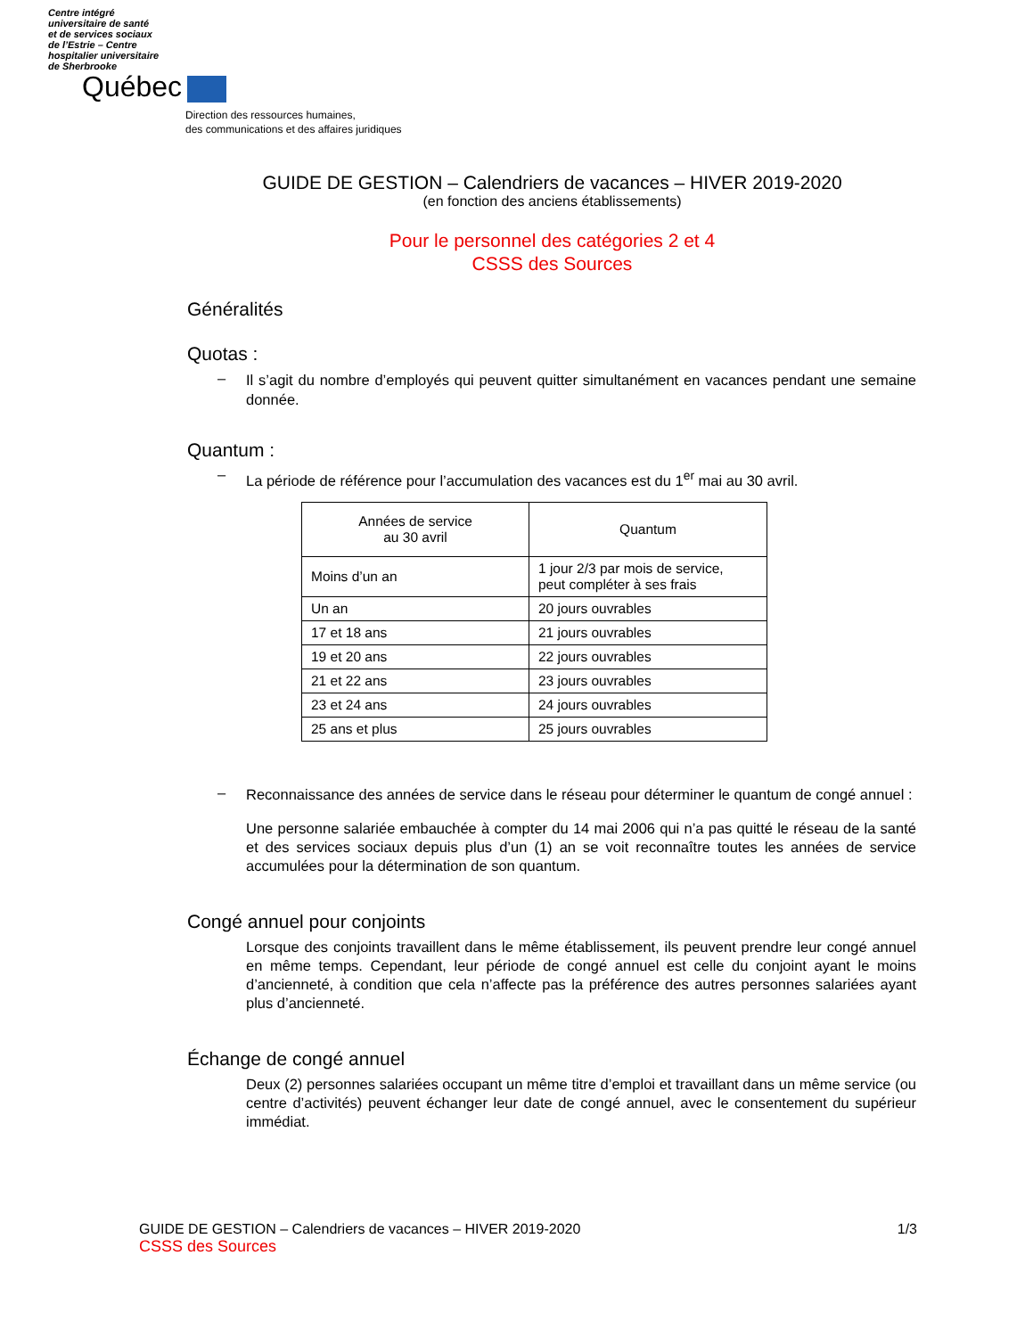Centre intégré
universitaire de santé
et de services sociaux
de l’Estrie – Centre
hospitalier universitaire
de Sherbrooke
Québec
Direction des ressources humaines,
des communications et des affaires juridiques
GUIDE DE GESTION – Calendriers de vacances – HIVER 2019-2020
(en fonction des anciens établissements)
Pour le personnel des catégories 2 et 4
CSSS des Sources
Généralités
Quotas :
– Il s’agit du nombre d’employés qui peuvent quitter simultanément en vacances pendant une semaine donnée.
Quantum :
– La période de référence pour l’accumulation des vacances est du 1<sup>er</sup> mai au 30 avril.
| Années de service au 30 avril | Quantum |
| --- | --- |
| Moins d’un an | 1 jour 2/3 par mois de service, peut compléter à ses frais |
| Un an | 20 jours ouvrables |
| 17 et 18 ans | 21 jours ouvrables |
| 19 et 20 ans | 22 jours ouvrables |
| 21 et 22 ans | 23 jours ouvrables |
| 23 et 24 ans | 24 jours ouvrables |
| 25 ans et plus | 25 jours ouvrables |
– Reconnaissance des années de service dans le réseau pour déterminer le quantum de congé annuel :
Une personne salariée embauchée à compter du 14 mai 2006 qui n’a pas quitté le réseau de la santé et des services sociaux depuis plus d’un (1) an se voit reconnaître toutes les années de service accumulées pour la détermination de son quantum.
Congé annuel pour conjoints
Lorsque des conjoints travaillent dans le même établissement, ils peuvent prendre leur congé annuel en même temps. Cependant, leur période de congé annuel est celle du conjoint ayant le moins d’ancienneté, à condition que cela n’affecte pas la préférence des autres personnes salariées ayant plus d’ancienneté.
Échange de congé annuel
Deux (2) personnes salariées occupant un même titre d’emploi et travaillant dans un même service (ou centre d’activités) peuvent échanger leur date de congé annuel, avec le consentement du supérieur immédiat.
GUIDE DE GESTION – Calendriers de vacances – HIVER 2019-2020 1/3
CSSS des Sources